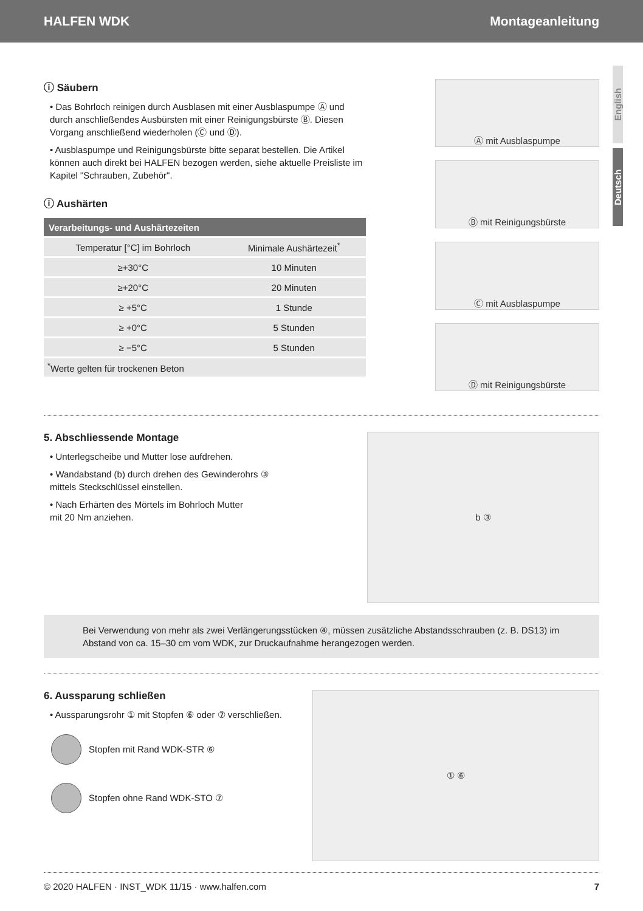HALFEN WDK Montageanleitung
English
Deutsch
ⓘ Säubern
• Das Bohrloch reinigen durch Ausblasen mit einer Ausblaspumpe Ⓐ und durch anschließendes Ausbürsten mit einer Reinigungsbürste Ⓑ. Diesen Vorgang anschließend wiederholen (Ⓒ und Ⓓ).
• Ausblaspumpe und Reinigungsbürste bitte separat bestellen. Die Artikel können auch direkt bei HALFEN bezogen werden, siehe aktuelle Preisliste im Kapitel "Schrauben, Zubehör".
ⓘ Aushärten
| Verarbeitungs- und Aushärtezeiten | |
| --- | --- |
| Temperatur [°C] im Bohrloch | Minimale Aushärtezeit<sup>*</sup> |
| ≥+30°C | 10 Minuten |
| ≥+20°C | 20 Minuten |
| ≥ +5°C | 1 Stunde |
| ≥ +0°C | 5 Stunden |
| ≥ −5°C | 5 Stunden |
| <sup>*</sup> Werte gelten für trockenen Beton | |
Ⓐ mit Ausblaspumpe
Ⓑ mit Reinigungsbürste
Ⓒ mit Ausblaspumpe
Ⓓ mit Reinigungsbürste
5. Abschliessende Montage
• Unterlegscheibe und Mutter lose aufdrehen.
• Wandabstand (b) durch drehen des Gewinderohrs ③
mittels Steckschlüssel einstellen.
• Nach Erhärten des Mörtels im Bohrloch Mutter
mit 20 Nm anziehen.
b ③
Bei Verwendung von mehr als zwei Verlängerungsstücken ④, müssen zusätzliche Abstandsschrauben (z. B. DS13) im Abstand von ca. 15–30 cm vom WDK, zur Druckaufnahme herangezogen werden.
6. Aussparung schließen
• Aussparungsrohr ① mit Stopfen ⑥ oder ⑦ verschließen.
Stopfen mit Rand WDK-STR ⑥
Stopfen ohne Rand WDK-STO ⑦
① ⑥
© 2020 HALFEN · INST_WDK 11/15 · www.halfen.com 7